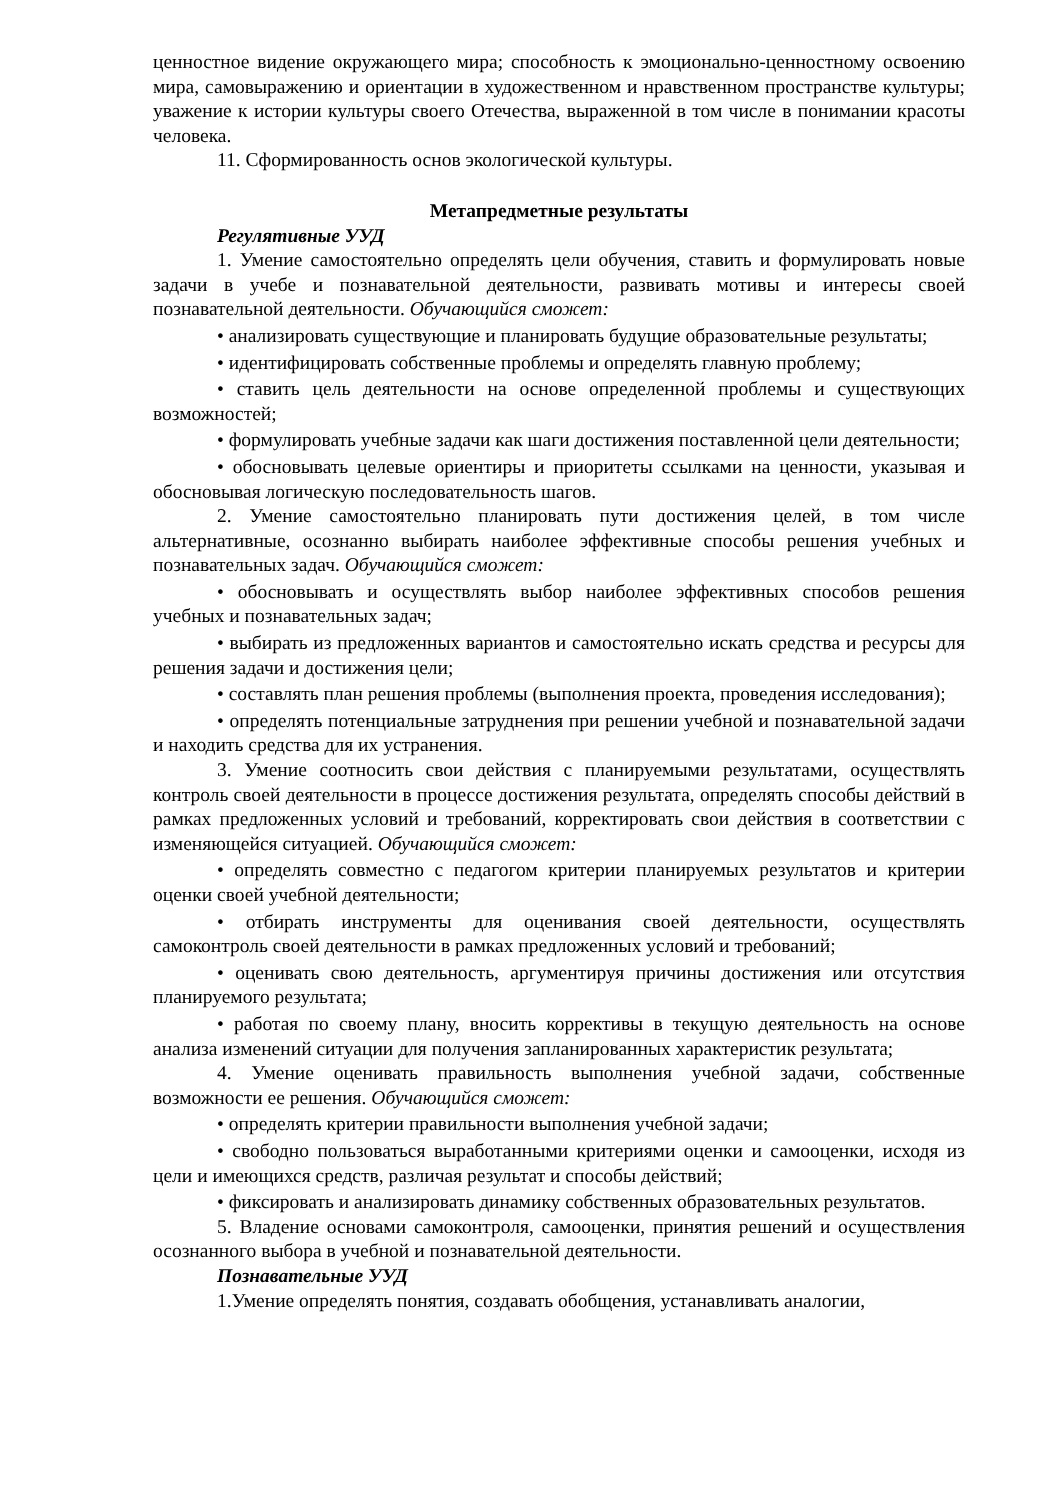ценностное видение окружающего мира; способность к эмоционально-ценностному освоению мира, самовыражению и ориентации в художественном и нравственном пространстве культуры; уважение к истории культуры своего Отечества, выраженной в том числе в понимании красоты человека.
11. Сформированность основ экологической культуры.
Метапредметные результаты
Регулятивные УУД
1. Умение самостоятельно определять цели обучения, ставить и формулировать новые задачи в учебе и познавательной деятельности, развивать мотивы и интересы своей познавательной деятельности. Обучающийся сможет:
• анализировать существующие и планировать будущие образовательные результаты;
• идентифицировать собственные проблемы и определять главную проблему;
• ставить цель деятельности на основе определенной проблемы и существующих возможностей;
• формулировать учебные задачи как шаги достижения поставленной цели деятельности;
• обосновывать целевые ориентиры и приоритеты ссылками на ценности, указывая и обосновывая логическую последовательность шагов.
2. Умение самостоятельно планировать пути достижения целей, в том числе альтернативные, осознанно выбирать наиболее эффективные способы решения учебных и познавательных задач. Обучающийся сможет:
• обосновывать и осуществлять выбор наиболее эффективных способов решения учебных и познавательных задач;
• выбирать из предложенных вариантов и самостоятельно искать средства и ресурсы для решения задачи и достижения цели;
• составлять план решения проблемы (выполнения проекта, проведения исследования);
• определять потенциальные затруднения при решении учебной и познавательной задачи и находить средства для их устранения.
3. Умение соотносить свои действия с планируемыми результатами, осуществлять контроль своей деятельности в процессе достижения результата, определять способы действий в рамках предложенных условий и требований, корректировать свои действия в соответствии с изменяющейся ситуацией. Обучающийся сможет:
• определять совместно с педагогом критерии планируемых результатов и критерии оценки своей учебной деятельности;
• отбирать инструменты для оценивания своей деятельности, осуществлять самоконтроль своей деятельности в рамках предложенных условий и требований;
• оценивать свою деятельность, аргументируя причины достижения или отсутствия планируемого результата;
• работая по своему плану, вносить коррективы в текущую деятельность на основе анализа изменений ситуации для получения запланированных характеристик результата;
4. Умение оценивать правильность выполнения учебной задачи, собственные возможности ее решения. Обучающийся сможет:
• определять критерии правильности выполнения учебной задачи;
• свободно пользоваться выработанными критериями оценки и самооценки, исходя из цели и имеющихся средств, различая результат и способы действий;
• фиксировать и анализировать динамику собственных образовательных результатов.
5. Владение основами самоконтроля, самооценки, принятия решений и осуществления осознанного выбора в учебной и познавательной деятельности.
Познавательные УУД
1.Умение определять понятия, создавать обобщения, устанавливать аналогии,